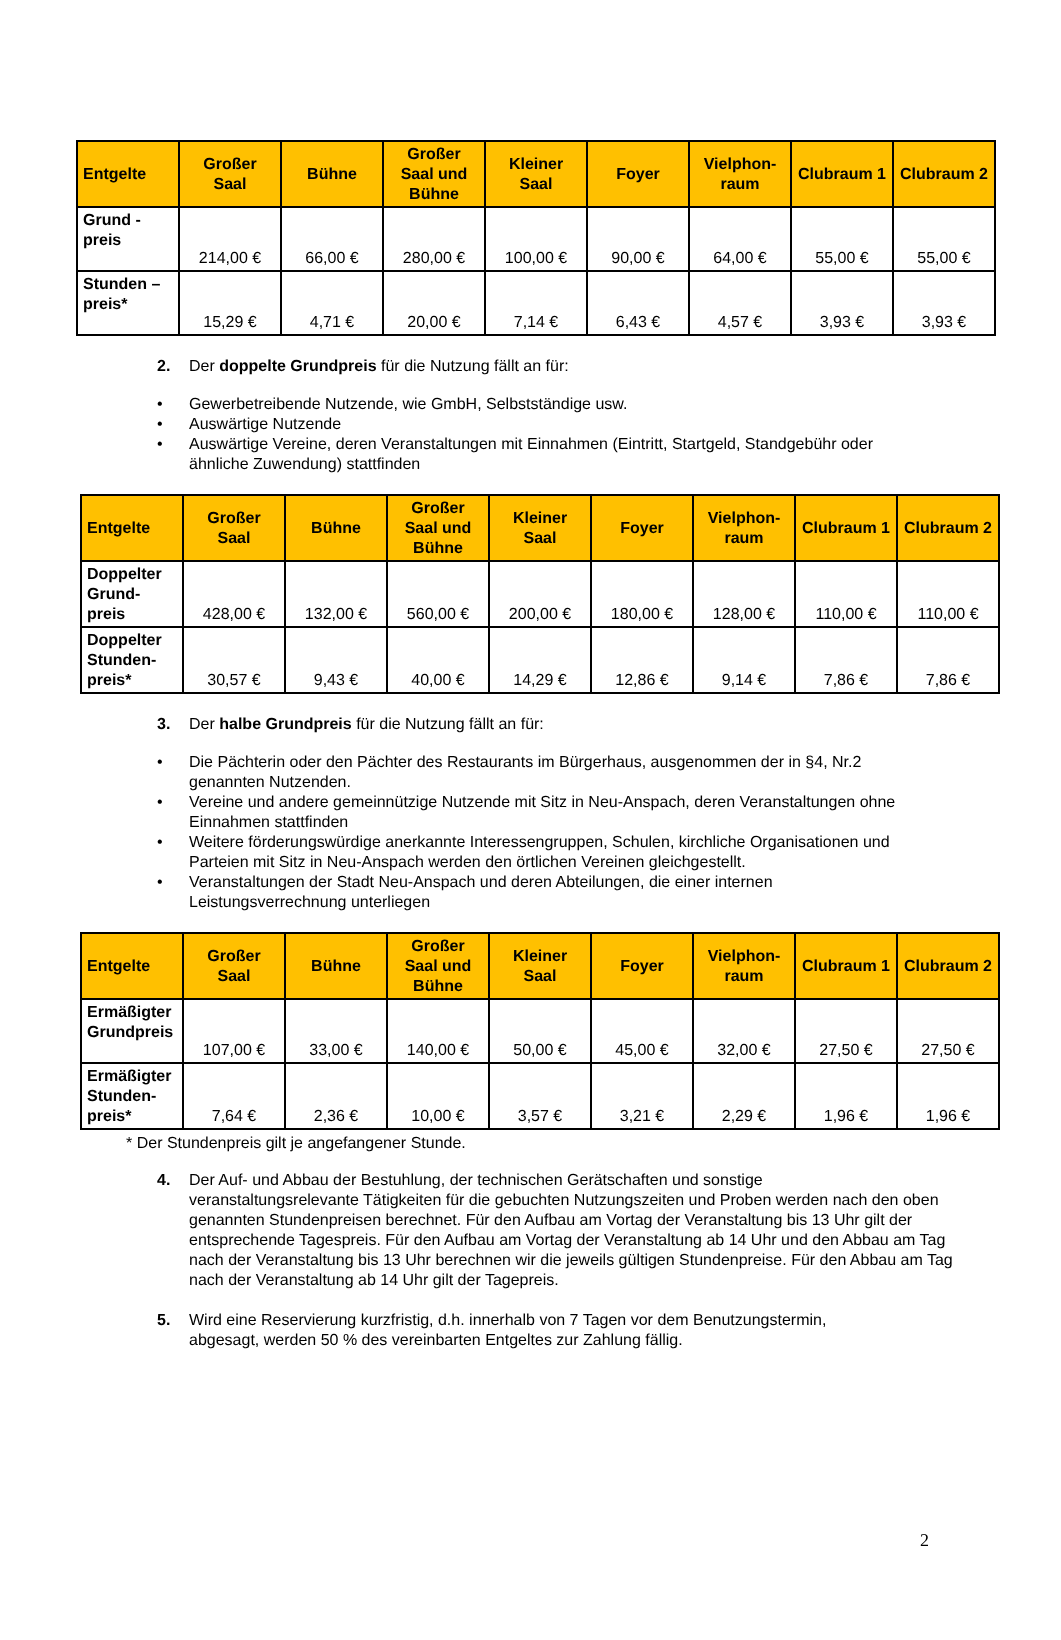| Entgelte | Großer Saal | Bühne | Großer Saal und Bühne | Kleiner Saal | Foyer | Vielphon-raum | Clubraum 1 | Clubraum 2 |
| --- | --- | --- | --- | --- | --- | --- | --- | --- |
| Grund - preis | 214,00 € | 66,00 € | 280,00 € | 100,00 € | 90,00 € | 64,00 € | 55,00 € | 55,00 € |
| Stunden – preis* | 15,29 € | 4,71 € | 20,00 € | 7,14 € | 6,43 € | 4,57 € | 3,93 € | 3,93 € |
2. Der doppelte Grundpreis für die Nutzung fällt an für:
• Gewerbetreibende Nutzende, wie GmbH, Selbstständige usw.
• Auswärtige Nutzende
• Auswärtige Vereine, deren Veranstaltungen mit Einnahmen (Eintritt, Startgeld, Standgebühr oder ähnliche Zuwendung) stattfinden
| Entgelte | Großer Saal | Bühne | Großer Saal und Bühne | Kleiner Saal | Foyer | Vielphon-raum | Clubraum 1 | Clubraum 2 |
| --- | --- | --- | --- | --- | --- | --- | --- | --- |
| Doppelter Grund- preis | 428,00 € | 132,00 € | 560,00 € | 200,00 € | 180,00 € | 128,00 € | 110,00 € | 110,00 € |
| Doppelter Stunden- preis* | 30,57 € | 9,43 € | 40,00 € | 14,29 € | 12,86 € | 9,14 € | 7,86 € | 7,86 € |
3. Der halbe Grundpreis für die Nutzung fällt an für:
• Die Pächterin oder den Pächter des Restaurants im Bürgerhaus, ausgenommen der in §4, Nr.2 genannten Nutzenden.
• Vereine und andere gemeinnützige Nutzende mit Sitz in Neu-Anspach, deren Veranstaltungen ohne Einnahmen stattfinden
• Weitere förderungswürdige anerkannte Interessengruppen, Schulen, kirchliche Organisationen und Parteien mit Sitz in Neu-Anspach werden den örtlichen Vereinen gleichgestellt.
• Veranstaltungen der Stadt Neu-Anspach und deren Abteilungen, die einer internen Leistungsverrechnung unterliegen
| Entgelte | Großer Saal | Bühne | Großer Saal und Bühne | Kleiner Saal | Foyer | Vielphon-raum | Clubraum 1 | Clubraum 2 |
| --- | --- | --- | --- | --- | --- | --- | --- | --- |
| Ermäßigter Grundpreis | 107,00 € | 33,00 € | 140,00 € | 50,00 € | 45,00 € | 32,00 € | 27,50 € | 27,50 € |
| Ermäßigter Stunden- preis* | 7,64 € | 2,36 € | 10,00 € | 3,57 € | 3,21 € | 2,29 € | 1,96 € | 1,96 € |
* Der Stundenpreis gilt je angefangener Stunde.
4. Der Auf- und Abbau der Bestuhlung, der technischen Gerätschaften und sonstige
veranstaltungsrelevante Tätigkeiten für die gebuchten Nutzungszeiten und Proben werden nach den oben genannten Stundenpreisen berechnet. Für den Aufbau am Vortag der Veranstaltung bis 13 Uhr gilt der entsprechende Tagespreis. Für den Aufbau am Vortag der Veranstaltung ab 14 Uhr und den Abbau am Tag nach der Veranstaltung bis 13 Uhr berechnen wir die jeweils gültigen Stundenpreise. Für den Abbau am Tag nach der Veranstaltung ab 14 Uhr gilt der Tagepreis.
5. Wird eine Reservierung kurzfristig, d.h. innerhalb von 7 Tagen vor dem Benutzungstermin,
abgesagt, werden 50 % des vereinbarten Entgeltes zur Zahlung fällig.
2